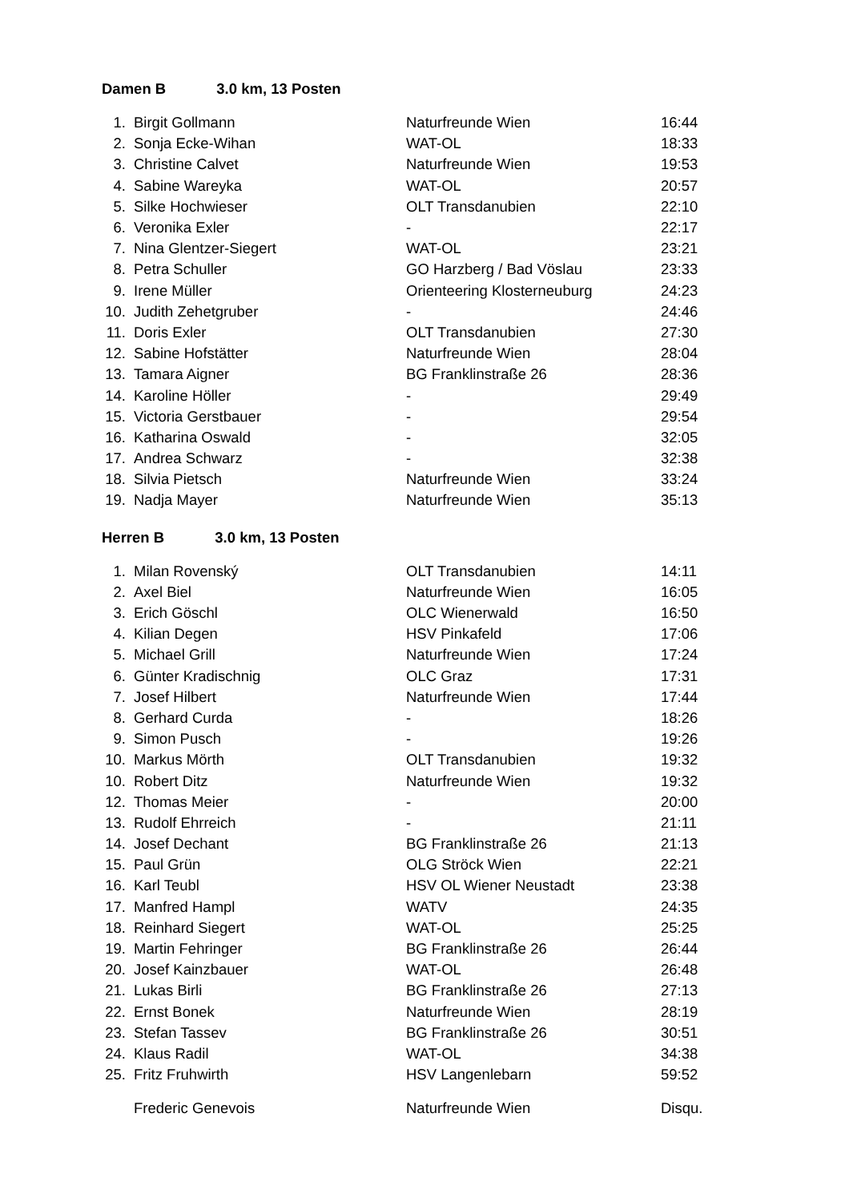Damen B 3.0 km, 13 Posten
| 1. | Birgit Gollmann | Naturfreunde Wien | 16:44 |
| 2. | Sonja Ecke-Wihan | WAT-OL | 18:33 |
| 3. | Christine Calvet | Naturfreunde Wien | 19:53 |
| 4. | Sabine Wareyka | WAT-OL | 20:57 |
| 5. | Silke Hochwieser | OLT Transdanubien | 22:10 |
| 6. | Veronika Exler | - | 22:17 |
| 7. | Nina Glentzer-Siegert | WAT-OL | 23:21 |
| 8. | Petra Schuller | GO Harzberg / Bad Vöslau | 23:33 |
| 9. | Irene Müller | Orienteering Klosterneuburg | 24:23 |
| 10. | Judith Zehetgruber | - | 24:46 |
| 11. | Doris Exler | OLT Transdanubien | 27:30 |
| 12. | Sabine Hofstätter | Naturfreunde Wien | 28:04 |
| 13. | Tamara Aigner | BG Franklinstraße 26 | 28:36 |
| 14. | Karoline Höller | - | 29:49 |
| 15. | Victoria Gerstbauer | - | 29:54 |
| 16. | Katharina Oswald | - | 32:05 |
| 17. | Andrea Schwarz | - | 32:38 |
| 18. | Silvia Pietsch | Naturfreunde Wien | 33:24 |
| 19. | Nadja Mayer | Naturfreunde Wien | 35:13 |
Herren B 3.0 km, 13 Posten
| 1. | Milan Rovenský | OLT Transdanubien | 14:11 |
| 2. | Axel Biel | Naturfreunde Wien | 16:05 |
| 3. | Erich Göschl | OLC Wienerwald | 16:50 |
| 4. | Kilian Degen | HSV Pinkafeld | 17:06 |
| 5. | Michael Grill | Naturfreunde Wien | 17:24 |
| 6. | Günter Kradischnig | OLC Graz | 17:31 |
| 7. | Josef Hilbert | Naturfreunde Wien | 17:44 |
| 8. | Gerhard Curda | - | 18:26 |
| 9. | Simon Pusch | - | 19:26 |
| 10. | Markus Mörth | OLT Transdanubien | 19:32 |
| 10. | Robert Ditz | Naturfreunde Wien | 19:32 |
| 12. | Thomas Meier | - | 20:00 |
| 13. | Rudolf Ehrreich | - | 21:11 |
| 14. | Josef Dechant | BG Franklinstraße 26 | 21:13 |
| 15. | Paul Grün | OLG Ströck Wien | 22:21 |
| 16. | Karl Teubl | HSV OL Wiener Neustadt | 23:38 |
| 17. | Manfred Hampl | WATV | 24:35 |
| 18. | Reinhard Siegert | WAT-OL | 25:25 |
| 19. | Martin Fehringer | BG Franklinstraße 26 | 26:44 |
| 20. | Josef Kainzbauer | WAT-OL | 26:48 |
| 21. | Lukas Birli | BG Franklinstraße 26 | 27:13 |
| 22. | Ernst Bonek | Naturfreunde Wien | 28:19 |
| 23. | Stefan Tassev | BG Franklinstraße 26 | 30:51 |
| 24. | Klaus Radil | WAT-OL | 34:38 |
| 25. | Fritz Fruhwirth | HSV Langenlebarn | 59:52 |
| | Frederic Genevois | Naturfreunde Wien | Disqu. |